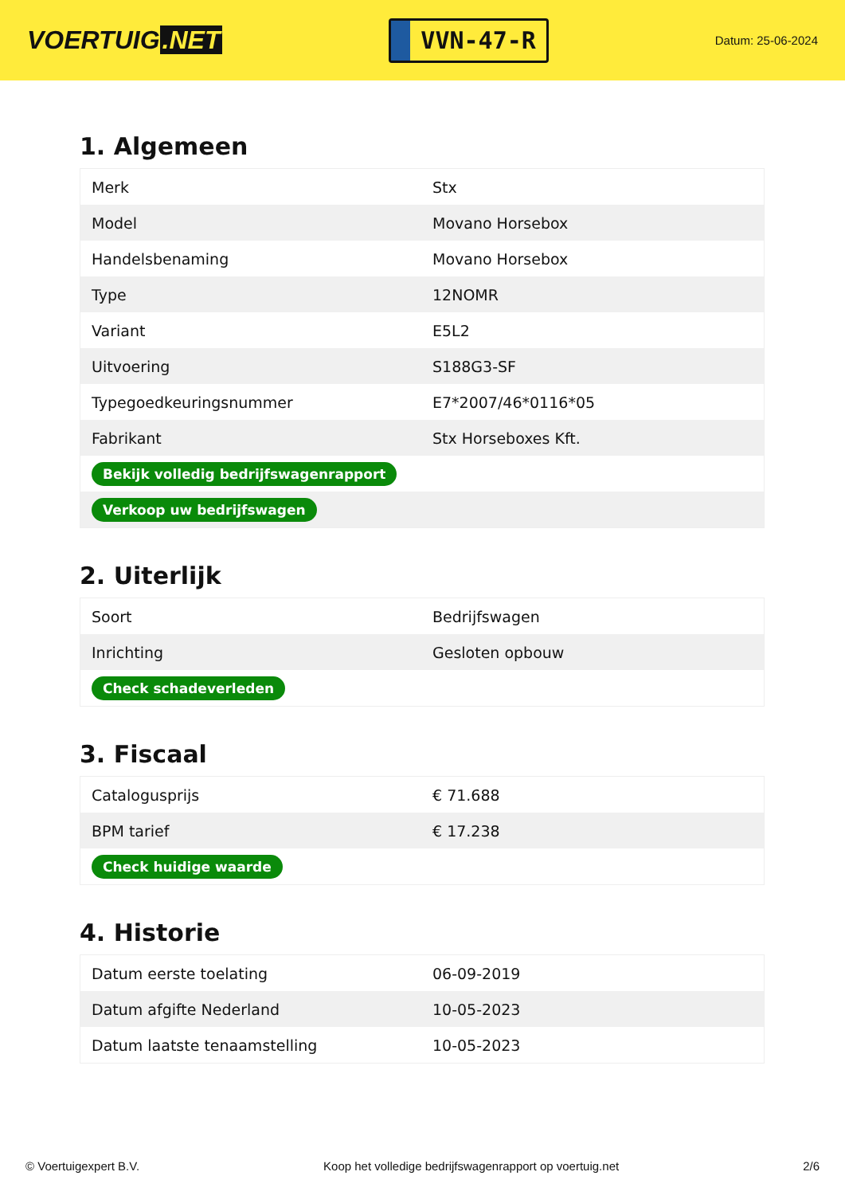VOERTUIG.NET
VVN-47-R
Datum: 25-06-2024
1. Algemeen
| Merk | Stx |
| Model | Movano Horsebox |
| Handelsbenaming | Movano Horsebox |
| Type | 12NOMR |
| Variant | E5L2 |
| Uitvoering | S188G3-SF |
| Typegoedkeuringsnummer | E7*2007/46*0116*05 |
| Fabrikant | Stx Horseboxes Kft. |
| Bekijk volledig bedrijfswagenrapport | |
| Verkoop uw bedrijfswagen | |
2. Uiterlijk
| Soort | Bedrijfswagen |
| Inrichting | Gesloten opbouw |
| Check schadeverleden | |
3. Fiscaal
| Catalogusprijs | € 71.688 |
| BPM tarief | € 17.238 |
| Check huidige waarde | |
4. Historie
| Datum eerste toelating | 06-09-2019 |
| Datum afgifte Nederland | 10-05-2023 |
| Datum laatste tenaamstelling | 10-05-2023 |
© Voertuigexpert B.V. Koop het volledige bedrijfswagenrapport op voertuig.net 2/6